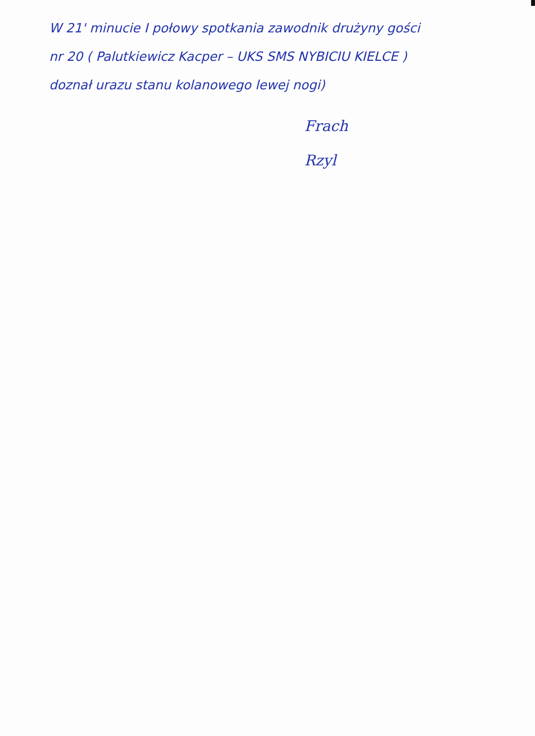W 21' minucie I połowy spotkania zawodnik drużyny gości
nr 20 ( Palutkiewicz Kacper – UKS SMS NYBICIU KIELCE )
doznał urazu stanu kolanowego lewej nogi)
Frach
Rzyl